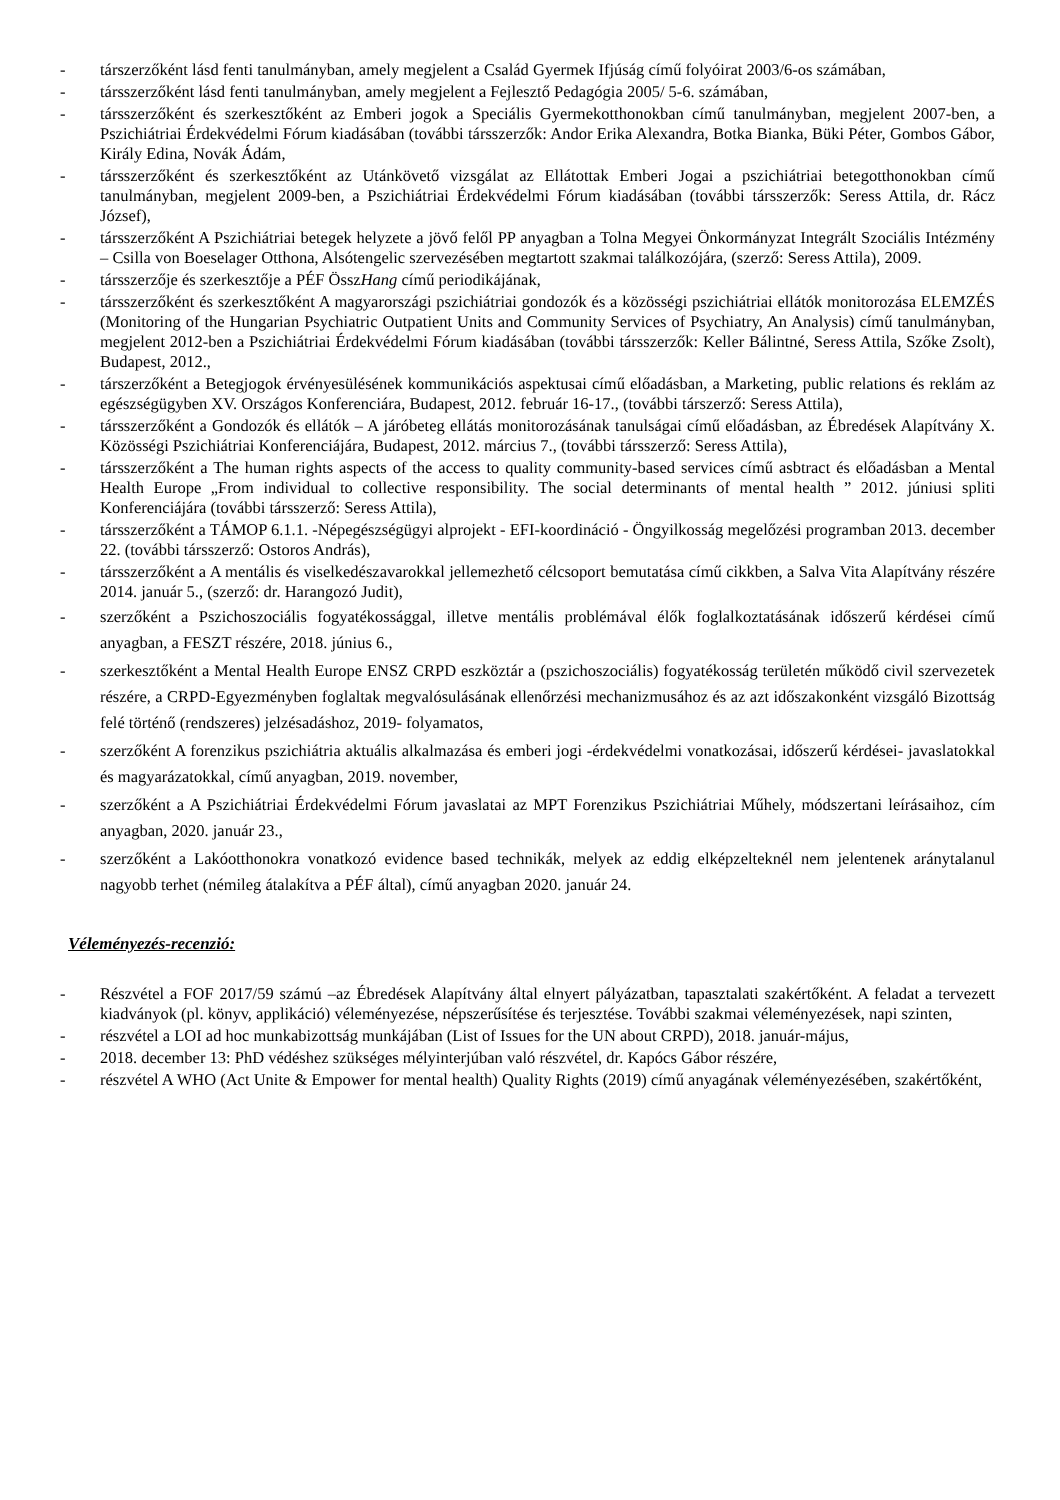- társzerzőként lásd fenti tanulmányban, amely megjelent a Család Gyermek Ifjúság című folyóirat 2003/6-os számában,
- társszerzőként lásd fenti tanulmányban, amely megjelent a Fejlesztő Pedagógia 2005/ 5-6. számában,
- társszerzőként és szerkesztőként az Emberi jogok a Speciális Gyermekotthonokban című tanulmányban, megjelent 2007-ben, a Pszichiátriai Érdekvédelmi Fórum kiadásában (további társszerzők: Andor Erika Alexandra, Botka Bianka, Büki Péter, Gombos Gábor, Király Edina, Novák Ádám,
- társszerzőként és szerkesztőként az Utánkövető vizsgálat az Ellátottak Emberi Jogai a pszichiátriai betegotthonokban című tanulmányban, megjelent 2009-ben, a Pszichiátriai Érdekvédelmi Fórum kiadásában (további társszerzők: Seress Attila, dr. Rácz József),
- társszerzőként A Pszichiátriai betegek helyzete a jövő felől PP anyagban a Tolna Megyei Önkormányzat Integrált Szociális Intézmény – Csilla von Boeselager Otthona, Alsótengelic szervezésében megtartott szakmai találkozójára, (szerző: Seress Attila), 2009.
- társszerzője és szerkesztője a PÉF ÖsszHang című periodikájának,
- társszerzőként és szerkesztőként A magyarországi pszichiátriai gondozók és a közösségi pszichiátriai ellátók monitorozása ELEMZÉS (Monitoring of the Hungarian Psychiatric Outpatient Units and Community Services of Psychiatry, An Analysis) című tanulmányban, megjelent 2012-ben a Pszichiátriai Érdekvédelmi Fórum kiadásában (további társszerzők: Keller Bálintné, Seress Attila, Szőke Zsolt), Budapest, 2012.,
- társzerzőként a Betegjogok érvényesülésének kommunikációs aspektusai című előadásban, a Marketing, public relations és reklám az egészségügyben XV. Országos Konferenciára, Budapest, 2012. február 16-17., (további társzerző: Seress Attila),
- társszerzőként a Gondozók és ellátók – A járóbeteg ellátás monitorozásának tanulságai című előadásban, az Ébredések Alapítvány X. Közösségi Pszichiátriai Konferenciájára, Budapest, 2012. március 7., (további társszerző: Seress Attila),
- társszerzőként a The human rights aspects of the access to quality community-based services című asbtract és előadásban a Mental Health Europe „From individual to collective responsibility. The social determinants of mental health ” 2012. júniusi spliti Konferenciájára (további társszerző: Seress Attila),
- társszerzőként a TÁMOP 6.1.1. -Népegészségügyi alprojekt - EFI-koordináció - Öngyilkosság megelőzési programban 2013. december 22. (további társszerző: Ostoros András),
- társszerzőként a A mentális és viselkedészavarokkal jellemezhető célcsoport bemutatása című cikkben, a Salva Vita Alapítvány részére 2014. január 5., (szerző: dr. Harangozó Judit),
- szerzőként a Pszichoszociális fogyatékossággal, illetve mentális problémával élők foglalkoztatásának időszerű kérdései című anyagban, a FESZT részére, 2018. június 6.,
- szerkesztőként a Mental Health Europe ENSZ CRPD eszköztár a (pszichoszociális) fogyatékosság területén működő civil szervezetek részére, a CRPD-Egyezményben foglaltak megvalósulásának ellenőrzési mechanizmusához és az azt időszakonként vizsgáló Bizottság felé történő (rendszeres) jelzésadáshoz, 2019- folyamatos,
- szerzőként A forenzikus pszichiátria aktuális alkalmazása és emberi jogi -érdekvédelmi vonatkozásai, időszerű kérdései- javaslatokkal és magyarázatokkal, című anyagban, 2019. november,
- szerzőként a A Pszichiátriai Érdekvédelmi Fórum javaslatai az MPT Forenzikus Pszichiátriai Műhely, módszertani leírásaihoz, cím anyagban, 2020. január 23.,
- szerzőként a Lakóotthonokra vonatkozó evidence based technikák, melyek az eddig elképzelteknél nem jelentenek aránytalanul nagyobb terhet (némileg átalakítva a PÉF által), című anyagban 2020. január 24.
Véleményezés-recenzió:
- Részvétel a FOF 2017/59 számú –az Ébredések Alapítvány által elnyert pályázatban, tapasztalati szakértőként. A feladat a tervezett kiadványok (pl. könyv, applikáció) véleményezése, népszerűsítése és terjesztése. További szakmai véleményezések, napi szinten,
- részvétel a LOI ad hoc munkabizottság munkájában (List of Issues for the UN about CRPD), 2018. január-május,
- 2018. december 13: PhD védéshez szükséges mélyinterjúban való részvétel, dr. Kapócs Gábor részére,
- részvétel A WHO (Act Unite & Empower for mental health) Quality Rights (2019) című anyagának véleményezésében, szakértőként,